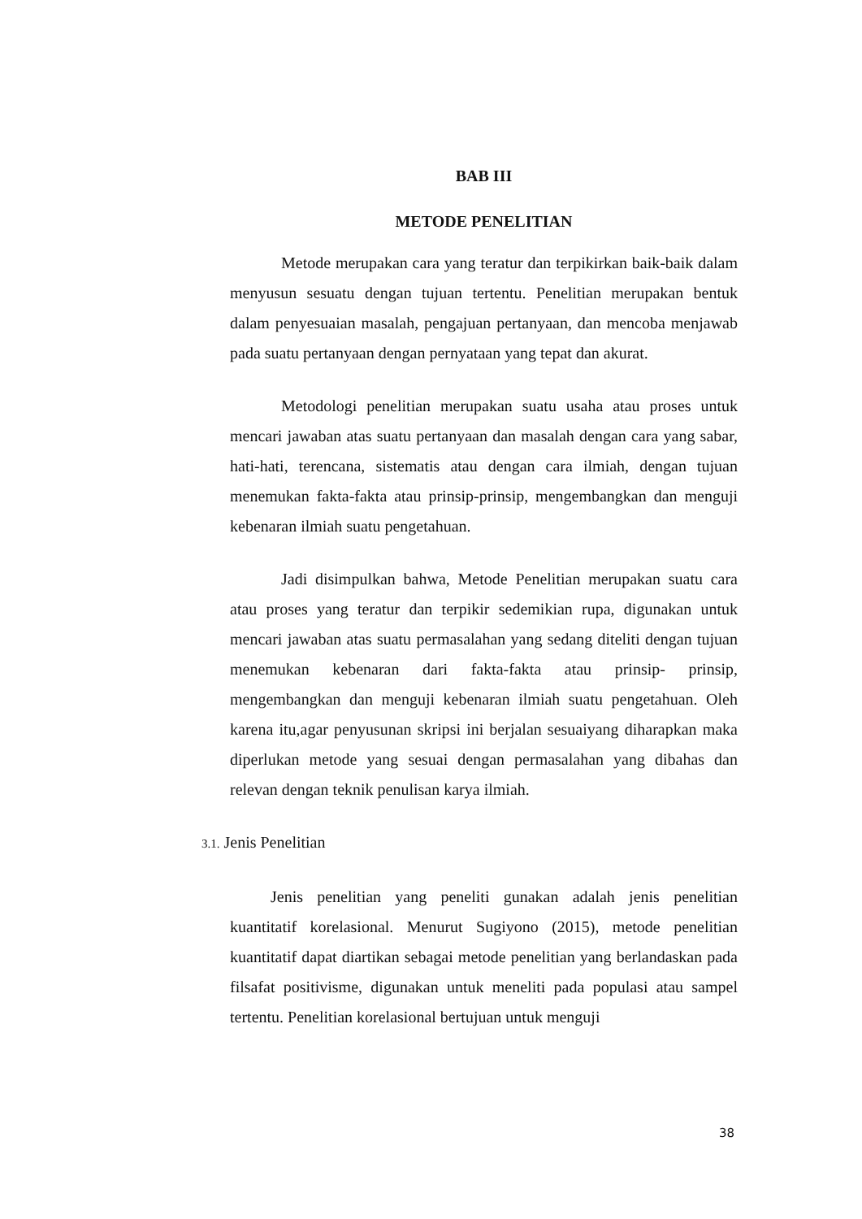BAB III
METODE PENELITIAN
Metode merupakan cara yang teratur dan terpikirkan baik-baik dalam menyusun sesuatu dengan tujuan tertentu. Penelitian merupakan bentuk dalam penyesuaian masalah, pengajuan pertanyaan, dan mencoba menjawab pada suatu pertanyaan dengan pernyataan yang tepat dan akurat.
Metodologi penelitian merupakan suatu usaha atau proses untuk mencari jawaban atas suatu pertanyaan dan masalah dengan cara yang sabar, hati-hati, terencana, sistematis atau dengan cara ilmiah, dengan tujuan menemukan fakta-fakta atau prinsip-prinsip, mengembangkan dan menguji kebenaran ilmiah suatu pengetahuan.
Jadi disimpulkan bahwa, Metode Penelitian merupakan suatu cara atau proses yang teratur dan terpikir sedemikian rupa, digunakan untuk mencari jawaban atas suatu permasalahan yang sedang diteliti dengan tujuan menemukan kebenaran dari fakta-fakta atau prinsip- prinsip, mengembangkan dan menguji kebenaran ilmiah suatu pengetahuan. Oleh karena itu,agar penyusunan skripsi ini berjalan sesuaiyang diharapkan maka diperlukan metode yang sesuai dengan permasalahan yang dibahas dan relevan dengan teknik penulisan karya ilmiah.
3.1. Jenis Penelitian
Jenis penelitian yang peneliti gunakan adalah jenis penelitian kuantitatif korelasional. Menurut Sugiyono (2015), metode penelitian kuantitatif dapat diartikan sebagai metode penelitian yang berlandaskan pada filsafat positivisme, digunakan untuk meneliti pada populasi atau sampel tertentu. Penelitian korelasional bertujuan untuk menguji
38